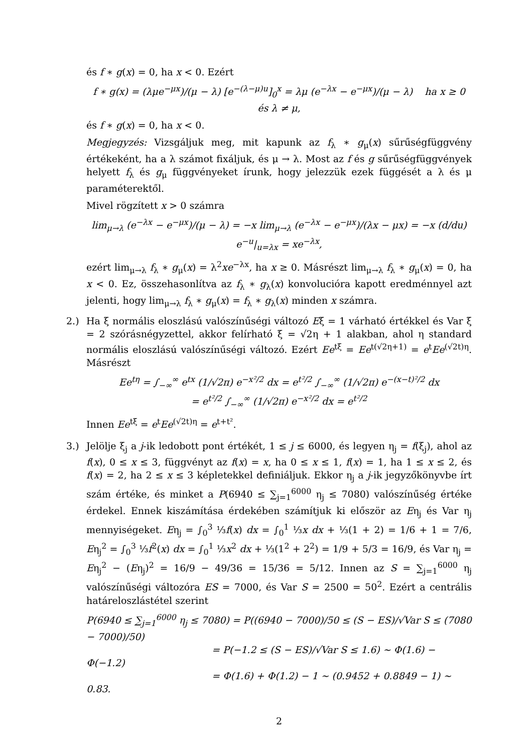és f ∗ g(x) = 0, ha x < 0. Ezért
f ∗ g(x) = (λμe<sup>−μx</sup>)/(μ − λ) [e<sup>−(λ−μ)u</sup>]<sub>0</sub><sup>x</sup> = λμ (e<sup>−λx</sup> − e<sup>−μx</sup>)/(μ − λ) ha x ≥ 0 és λ ≠ μ,
és f ∗ g(x) = 0, ha x < 0.
Megjegyzés: Vizsgáljuk meg, mit kapunk az f<sub>λ</sub> ∗ g<sub>μ</sub>(x) sűrűségfüggvény értékeként, ha a λ számot fixáljuk, és μ → λ. Most az f és g sűrűségfüggvények helyett f<sub>λ</sub> és g<sub>μ</sub> függvényeket írunk, hogy jelezzük ezek függését a λ és μ paraméterektől.
Mivel rögzített x > 0 számra
lim<sub>μ→λ</sub> (e<sup>−λx</sup> − e<sup>−μx</sup>)/(μ − λ) = −x lim<sub>μ→λ</sub> (e<sup>−λx</sup> − e<sup>−μx</sup>)/(λx − μx) = −x (d/du) e<sup>−u</sup>|<sub>u=λx</sub> = xe<sup>−λx</sup>,
ezért lim<sub>μ→λ</sub> f<sub>λ</sub> ∗ g<sub>μ</sub>(x) = λ<sup>2</sup>xe<sup>−λx</sup>, ha x ≥ 0. Másrészt lim<sub>μ→λ</sub> f<sub>λ</sub> ∗ g<sub>μ</sub>(x) = 0, ha x < 0. Ez, összehasonlítva az f<sub>λ</sub> ∗ g<sub>λ</sub>(x) konvolucióra kapott eredménnyel azt jelenti, hogy lim<sub>μ→λ</sub> f<sub>λ</sub> ∗ g<sub>μ</sub>(x) = f<sub>λ</sub> ∗ g<sub>λ</sub>(x) minden x számra.
2.) Ha ξ normális eloszlású valószínűségi változó Eξ = 1 várható értékkel és Var ξ = 2 szórásnégyzettel, akkor felírható ξ = √2η + 1 alakban, ahol η standard normális eloszlású valószínűségi változó. Ezért Ee<sup>tξ</sup> = Ee<sup>t(√2η+1)</sup> = e<sup>t</sup>Ee<sup>(√2t)η</sup>. Másrészt
Ee<sup>tη</sup> = ∫<sub>−∞</sub><sup>∞</sup> e<sup>tx</sup> (1/√2π) e<sup>−x²/2</sup> dx = e<sup>t²/2</sup> ∫<sub>−∞</sub><sup>∞</sup> (1/√2π) e<sup>−(x−t)²/2</sup> dx
= e<sup>t²/2</sup> ∫<sub>−∞</sub><sup>∞</sup> (1/√2π) e<sup>−x²/2</sup> dx = e<sup>t²/2</sup>
Innen Ee<sup>tξ</sup> = e<sup>t</sup>Ee<sup>(√2t)η</sup> = e<sup>t+t²</sup>.
3.) Jelölje ξ<sub>j</sub> a j-ik ledobott pont értékét, 1 ≤ j ≤ 6000, és legyen η<sub>j</sub> = f(ξ<sub>j</sub>), ahol az f(x), 0 ≤ x ≤ 3, függvényt az f(x) = x, ha 0 ≤ x ≤ 1, f(x) = 1, ha 1 ≤ x ≤ 2, és f(x) = 2, ha 2 ≤ x ≤ 3 képletekkel definiáljuk. Ekkor η<sub>j</sub> a j-ik jegyzőkönyvbe írt szám értéke, és minket a P(6940 ≤ ∑<sub>j=1</sub><sup>6000</sup> η<sub>j</sub> ≤ 7080) valószínűség értéke érdekel. Ennek kiszámítása érdekében számítjuk ki először az Eη<sub>j</sub> és Var η<sub>j</sub> mennyiségeket. Eη<sub>j</sub> = ∫<sub>0</sub><sup>3</sup> ⅓f(x) dx = ∫<sub>0</sub><sup>1</sup> ⅓x dx + ⅓(1 + 2) = 1/6 + 1 = 7/6, Eη<sub>j</sub><sup>2</sup> = ∫<sub>0</sub><sup>3</sup> ⅓f<sup>2</sup>(x) dx = ∫<sub>0</sub><sup>1</sup> ⅓x<sup>2</sup> dx + ⅓(1<sup>2</sup> + 2<sup>2</sup>) = 1/9 + 5/3 = 16/9, és Var η<sub>j</sub> = Eη<sub>j</sub><sup>2</sup> − (Eη<sub>j</sub>)<sup>2</sup> = 16/9 − 49/36 = 15/36 = 5/12. Innen az S = ∑<sub>j=1</sub><sup>6000</sup> η<sub>j</sub> valószínűségi változóra ES = 7000, és Var S = 2500 = 50<sup>2</sup>. Ezért a centrális határeloszlástétel szerint
P(6940 ≤ ∑<sub>j=1</sub><sup>6000</sup> η<sub>j</sub> ≤ 7080) = P((6940 − 7000)/50 ≤ (S − ES)/√Var S ≤ (7080 − 7000)/50)
= P(−1.2 ≤ (S − ES)/√Var S ≤ 1.6) ∼ Φ(1.6) − Φ(−1.2)
= Φ(1.6) + Φ(1.2) − 1 ∼ (0.9452 + 0.8849 − 1) ∼ 0.83.
2